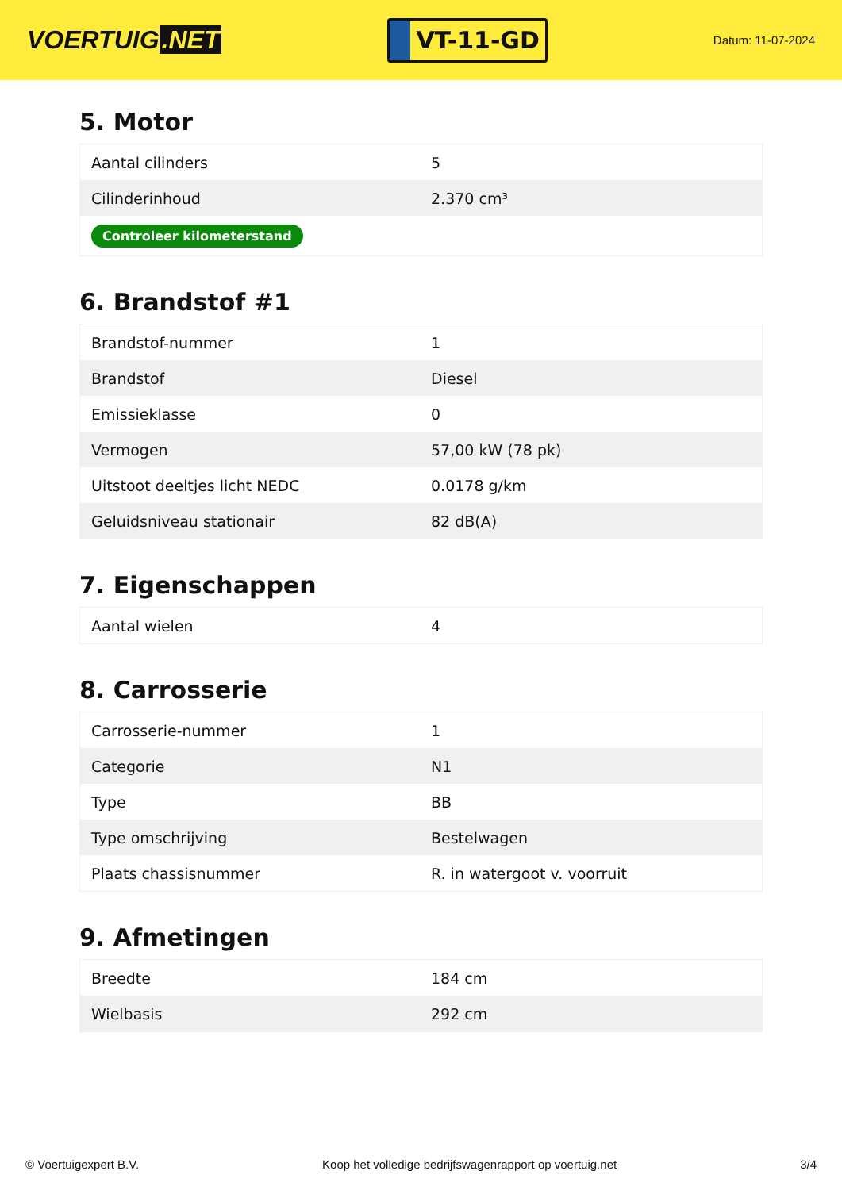VOERTUIG.NET
VT-11-GD
Datum: 11-07-2024
5. Motor
| Aantal cilinders | 5 |
| Cilinderinhoud | 2.370 cm³ |
| Controleer kilometerstand | |
6. Brandstof #1
| Brandstof-nummer | 1 |
| Brandstof | Diesel |
| Emissieklasse | 0 |
| Vermogen | 57,00 kW (78 pk) |
| Uitstoot deeltjes licht NEDC | 0.0178 g/km |
| Geluidsniveau stationair | 82 dB(A) |
7. Eigenschappen
| Aantal wielen | 4 |
8. Carrosserie
| Carrosserie-nummer | 1 |
| Categorie | N1 |
| Type | BB |
| Type omschrijving | Bestelwagen |
| Plaats chassisnummer | R. in watergoot v. voorruit |
9. Afmetingen
| Breedte | 184 cm |
| Wielbasis | 292 cm |
© Voertuigexpert B.V. Koop het volledige bedrijfswagenrapport op voertuig.net 3/4